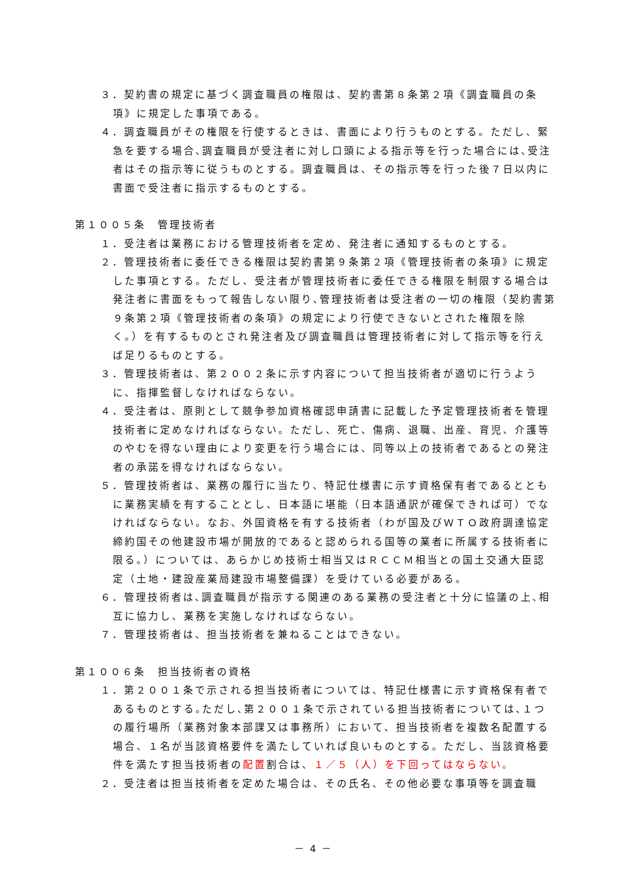３．契約書の規定に基づく調査職員の権限は、契約書第８条第２項《調査職員の条項》に規定した事項である。
４．調査職員がその権限を行使するときは、書面により行うものとする。ただし、緊急を要する場合､調査職員が受注者に対し口頭による指示等を行った場合には､受注者はその指示等に従うものとする。調査職員は、その指示等を行った後７日以内に書面で受注者に指示するものとする。
第１００５条　管理技術者
１．受注者は業務における管理技術者を定め、発注者に通知するものとする。
２．管理技術者に委任できる権限は契約書第９条第２項《管理技術者の条項》に規定した事項とする。ただし、受注者が管理技術者に委任できる権限を制限する場合は発注者に書面をもって報告しない限り､管理技術者は受注者の一切の権限（契約書第９条第２項《管理技術者の条項》の規定により行使できないとされた権限を除く。）を有するものとされ発注者及び調査職員は管理技術者に対して指示等を行えば足りるものとする。
３．管理技術者は、第２００２条に示す内容について担当技術者が適切に行うように、指揮監督しなければならない。
４．受注者は、原則として競争参加資格確認申請書に記載した予定管理技術者を管理技術者に定めなければならない。ただし、死亡、傷病、退職、出産、育児、介護等のやむを得ない理由により変更を行う場合には、同等以上の技術者であるとの発注者の承諾を得なければならない。
５．管理技術者は、業務の履行に当たり、特記仕様書に示す資格保有者であるとともに業務実績を有することとし、日本語に堪能（日本語通訳が確保できれば可）でなければならない。なお、外国資格を有する技術者（わが国及びＷＴＯ政府調達協定締約国その他建設市場が開放的であると認められる国等の業者に所属する技術者に限る。）については、あらかじめ技術士相当又はＲＣＣＭ相当との国土交通大臣認定（土地・建設産業局建設市場整備課）を受けている必要がある。
６．管理技術者は､調査職員が指示する関連のある業務の受注者と十分に協議の上､相互に協力し、業務を実施しなければならない。
７．管理技術者は、担当技術者を兼ねることはできない。
第１００６条　担当技術者の資格
１．第２００１条で示される担当技術者については、特記仕様書に示す資格保有者であるものとする｡ただし､第２００１条で示されている担当技術者については､１つの履行場所（業務対象本部課又は事務所）において、担当技術者を複数名配置する場合、１名が当該資格要件を満たしていれば良いものとする。ただし、当該資格要件を満たす担当技術者の配置割合は、１／５（人）を下回ってはならない。
２．受注者は担当技術者を定めた場合は、その氏名、その他必要な事項等を調査職
－ 4 －